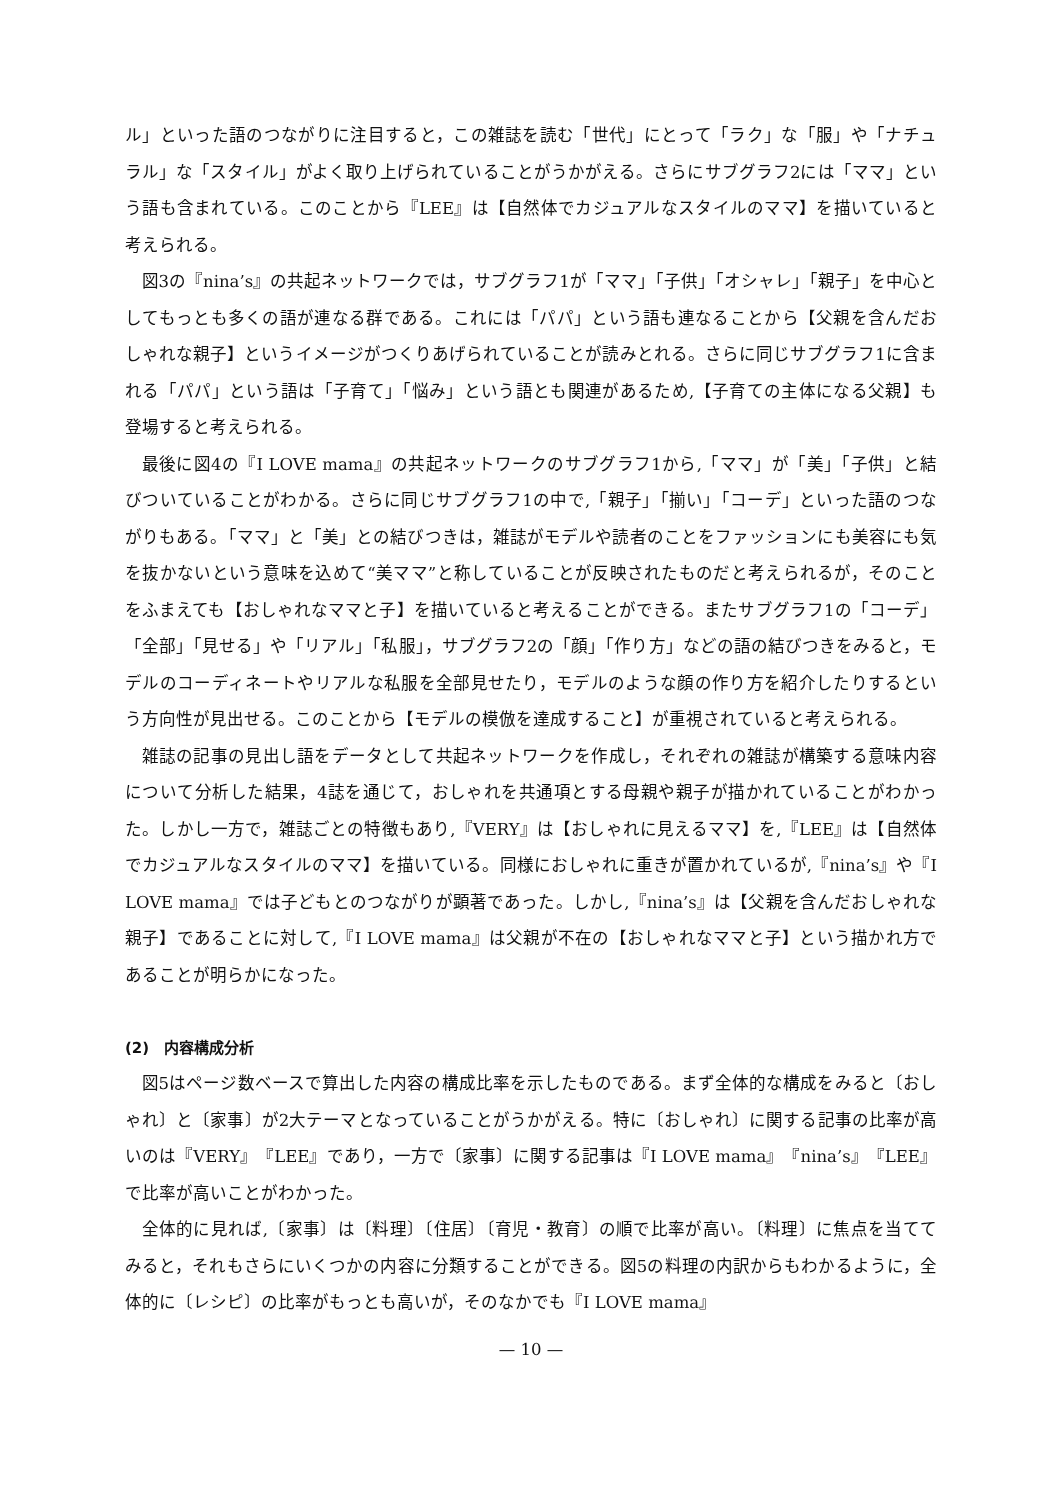ル」といった語のつながりに注目すると，この雑誌を読む「世代」にとって「ラク」な「服」や「ナチュラル」な「スタイル」がよく取り上げられていることがうかがえる。さらにサブグラフ2には「ママ」という語も含まれている。このことから『LEE』は【自然体でカジュアルなスタイルのママ】を描いていると考えられる。
図3の『nina’s』の共起ネットワークでは，サブグラフ1が「ママ」「子供」「オシャレ」「親子」を中心としてもっとも多くの語が連なる群である。これには「パパ」という語も連なることから【父親を含んだおしゃれな親子】というイメージがつくりあげられていることが読みとれる。さらに同じサブグラフ1に含まれる「パパ」という語は「子育て」「悩み」という語とも関連があるため,【子育ての主体になる父親】も登場すると考えられる。
最後に図4の『I LOVE mama』の共起ネットワークのサブグラフ1から,「ママ」が「美」「子供」と結びついていることがわかる。さらに同じサブグラフ1の中で,「親子」「揃い」「コーデ」といった語のつながりもある。「ママ」と「美」との結びつきは，雑誌がモデルや読者のことをファッションにも美容にも気を抜かないという意味を込めて“美ママ”と称していることが反映されたものだと考えられるが，そのことをふまえても【おしゃれなママと子】を描いていると考えることができる。またサブグラフ1の「コーデ」「全部」「見せる」や「リアル」「私服」，サブグラフ2の「顔」「作り方」などの語の結びつきをみると，モデルのコーディネートやリアルな私服を全部見せたり，モデルのような顔の作り方を紹介したりするという方向性が見出せる。このことから【モデルの模倣を達成すること】が重視されていると考えられる。
雑誌の記事の見出し語をデータとして共起ネットワークを作成し，それぞれの雑誌が構築する意味内容について分析した結果，4誌を通じて，おしゃれを共通項とする母親や親子が描かれていることがわかった。しかし一方で，雑誌ごとの特徴もあり,『VERY』は【おしゃれに見えるママ】を,『LEE』は【自然体でカジュアルなスタイルのママ】を描いている。同様におしゃれに重きが置かれているが,『nina’s』や『I LOVE mama』では子どもとのつながりが顕著であった。しかし,『nina’s』は【父親を含んだおしゃれな親子】であることに対して,『I LOVE mama』は父親が不在の【おしゃれなママと子】という描かれ方であることが明らかになった。
(2)　内容構成分析
図5はページ数ベースで算出した内容の構成比率を示したものである。まず全体的な構成をみると〔おしゃれ〕と〔家事〕が2大テーマとなっていることがうかがえる。特に〔おしゃれ〕に関する記事の比率が高いのは『VERY』『LEE』であり，一方で〔家事〕に関する記事は『I LOVE mama』『nina’s』『LEE』で比率が高いことがわかった。
全体的に見れば,〔家事〕は〔料理〕〔住居〕〔育児・教育〕の順で比率が高い。〔料理〕に焦点を当ててみると，それもさらにいくつかの内容に分類することができる。図5の料理の内訳からもわかるように，全体的に〔レシピ〕の比率がもっとも高いが，そのなかでも『I LOVE mama』
— 10 —